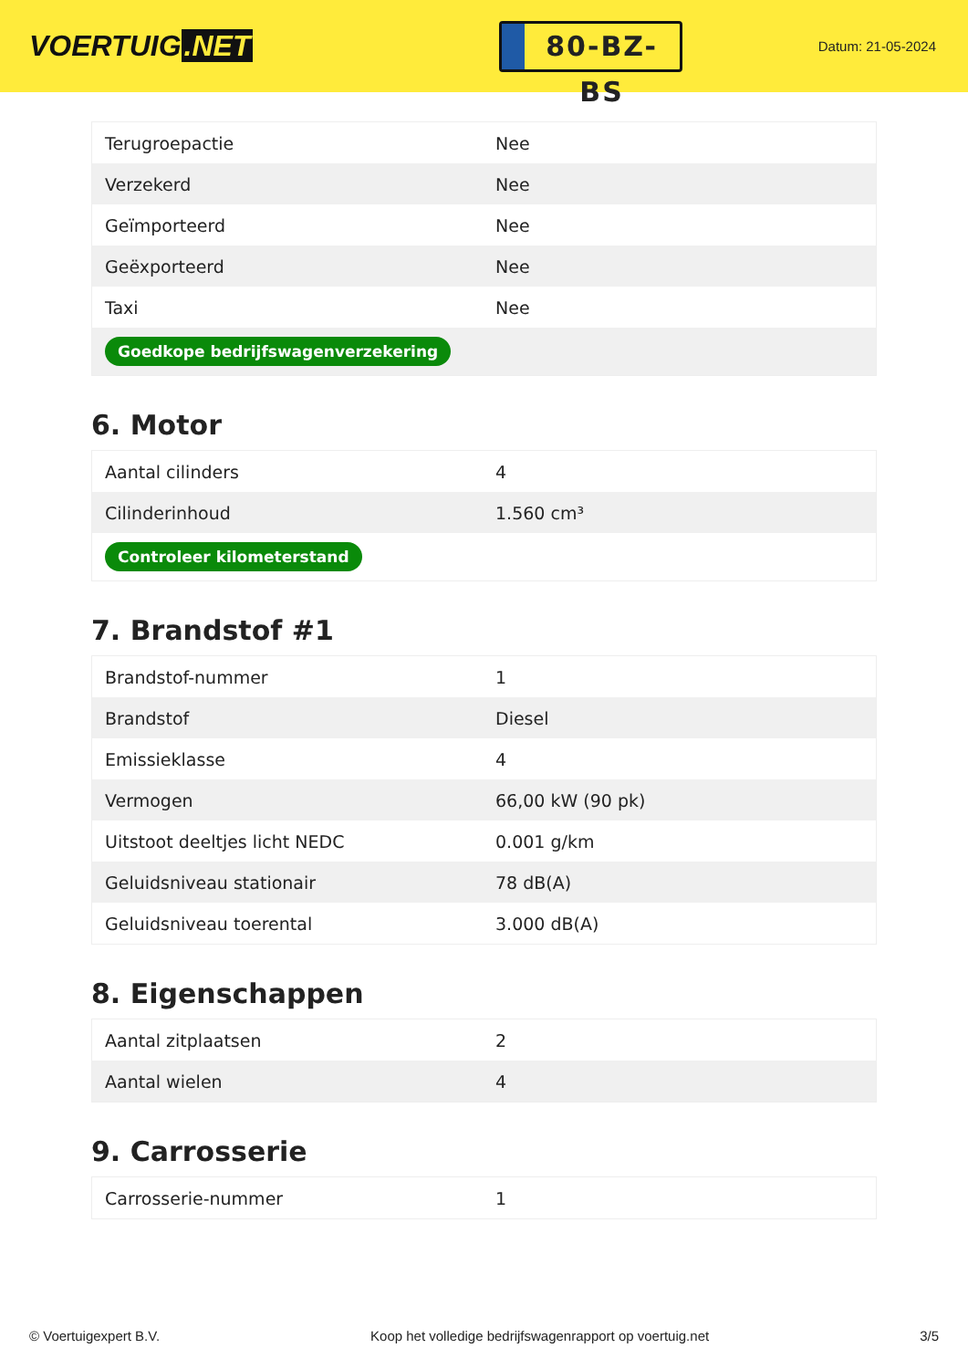VOERTUIG.NET
80-BZ-BS
Datum: 21-05-2024
| Terugroepactie | Nee |
| Verzekerd | Nee |
| Geïmporteerd | Nee |
| Geëxporteerd | Nee |
| Taxi | Nee |
| Goedkope bedrijfswagenverzekering | |
6. Motor
| Aantal cilinders | 4 |
| Cilinderinhoud | 1.560 cm³ |
| Controleer kilometerstand | |
7. Brandstof #1
| Brandstof-nummer | 1 |
| Brandstof | Diesel |
| Emissieklasse | 4 |
| Vermogen | 66,00 kW (90 pk) |
| Uitstoot deeltjes licht NEDC | 0.001 g/km |
| Geluidsniveau stationair | 78 dB(A) |
| Geluidsniveau toerental | 3.000 dB(A) |
8. Eigenschappen
| Aantal zitplaatsen | 2 |
| Aantal wielen | 4 |
9. Carrosserie
| Carrosserie-nummer | 1 |
© Voertuigexpert B.V. Koop het volledige bedrijfswagenrapport op voertuig.net 3/5